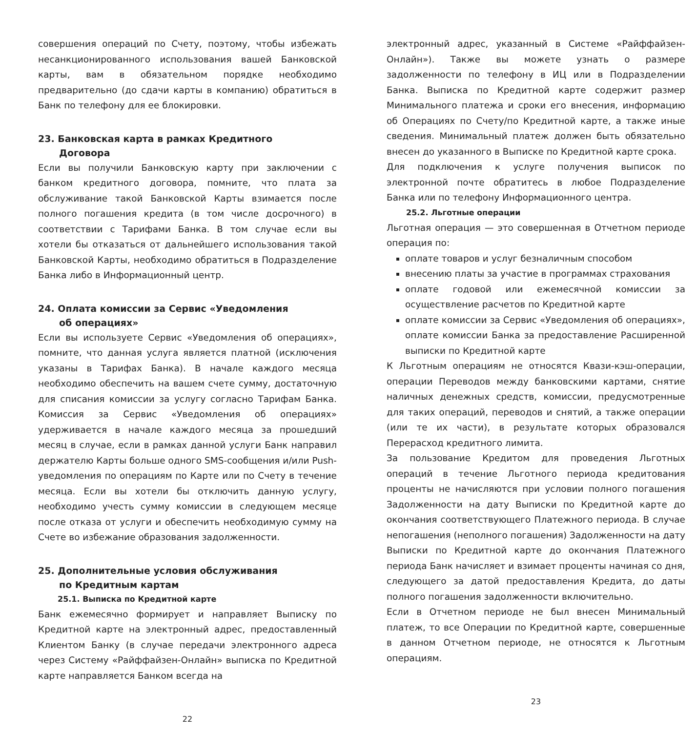совершения операций по Счету, поэтому, чтобы избежать несанкционированного использования вашей Банковской карты, вам в обязательном порядке необходимо предварительно (до сдачи карты в компанию) обратиться в Банк по телефону для ее блокировки.
23. Банковская карта в рамках Кредитного
Договора
Если вы получили Банковскую карту при заключении с банком кредитного договора, помните, что плата за обслуживание такой Банковской Карты взимается после полного погашения кредита (в том числе досрочного) в соответствии с Тарифами Банка. В том случае если вы хотели бы отказаться от дальнейшего использования такой Банковской Карты, необходимо обратиться в Подразделение Банка либо в Информационный центр.
24. Оплата комиссии за Сервис «Уведомления
об операциях»
Если вы используете Сервис «Уведомления об операциях», помните, что данная услуга является платной (исключения указаны в Тарифах Банка). В начале каждого месяца необходимо обеспечить на вашем счете сумму, достаточную для списания комиссии за услугу согласно Тарифам Банка. Комиссия за Сервис «Уведомления об операциях» удерживается в начале каждого месяца за прошедший месяц в случае, если в рамках данной услуги Банк направил держателю Карты больше одного SMS-сообщения и/или Push-уведомления по операциям по Карте или по Счету в течение месяца. Если вы хотели бы отключить данную услугу, необходимо учесть сумму комиссии в следующем месяце после отказа от услуги и обеспечить необходимую сумму на Счете во избежание образования задолженности.
25. Дополнительные условия обслуживания
по Кредитным картам
25.1. Выписка по Кредитной карте
Банк ежемесячно формирует и направляет Выписку по Кредитной карте на электронный адрес, предоставленный Клиентом Банку (в случае передачи электронного адреса через Систему «Райффайзен-Онлайн» выписка по Кредитной карте направляется Банком всегда на
22
электронный адрес, указанный в Системе «Райффайзен-Онлайн»). Также вы можете узнать о размере задолженности по телефону в ИЦ или в Подразделении Банка. Выписка по Кредитной карте содержит размер Минимального платежа и сроки его внесения, информацию об Операциях по Счету/по Кредитной карте, а также иные сведения. Минимальный платеж должен быть обязательно внесен до указанного в Выписке по Кредитной карте срока.
Для подключения к услуге получения выписок по электронной почте обратитесь в любое Подразделение Банка или по телефону Информационного центра.
25.2. Льготные операции
Льготная операция — это совершенная в Отчетном периоде операция по:
оплате товаров и услуг безналичным способом
внесению платы за участие в программах страхования
оплате годовой или ежемесячной комиссии за осуществление расчетов по Кредитной карте
оплате комиссии за Сервис «Уведомления об операциях», оплате комиссии Банка за предоставление Расширенной выписки по Кредитной карте
К Льготным операциям не относятся Квази-кэш-операции, операции Переводов между банковскими картами, снятие наличных денежных средств, комиссии, предусмотренные для таких операций, переводов и снятий, а также операции (или те их части), в результате которых образовался Перерасход кредитного лимита.
За пользование Кредитом для проведения Льготных операций в течение Льготного периода кредитования проценты не начисляются при условии полного погашения Задолженности на дату Выписки по Кредитной карте до окончания соответствующего Платежного периода. В случае непогашения (неполного погашения) Задолженности на дату Выписки по Кредитной карте до окончания Платежного периода Банк начисляет и взимает проценты начиная со дня, следующего за датой предоставления Кредита, до даты полного погашения задолженности включительно.
Если в Отчетном периоде не был внесен Минимальный платеж, то все Операции по Кредитной карте, совершенные в данном Отчетном периоде, не относятся к Льготным операциям.
23